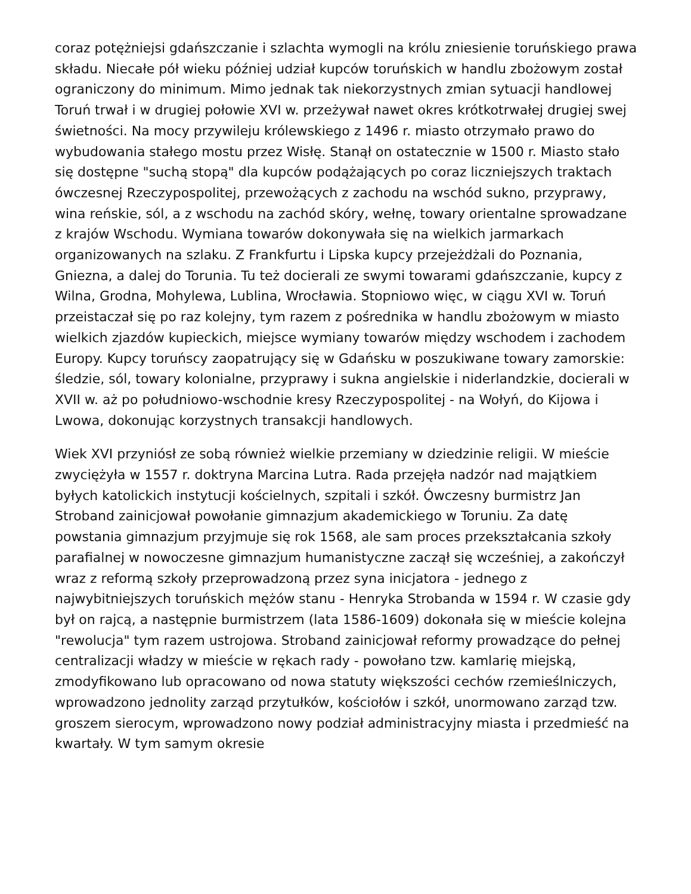coraz potężniejsi gdańszczanie i szlachta wymogli na królu zniesienie toruńskiego prawa składu. Niecałe pół wieku później udział kupców toruńskich w handlu zbożowym został ograniczony do minimum. Mimo jednak tak niekorzystnych zmian sytuacji handlowej Toruń trwał i w drugiej połowie XVI w. przeżywał nawet okres krótkotrwałej drugiej swej świetności. Na mocy przywileju królewskiego z 1496 r. miasto otrzymało prawo do wybudowania stałego mostu przez Wisłę. Stanął on ostatecznie w 1500 r. Miasto stało się dostępne "suchą stopą" dla kupców podążających po coraz liczniejszych traktach ówczesnej Rzeczypospolitej, przewożących z zachodu na wschód sukno, przyprawy, wina reńskie, sól, a z wschodu na zachód skóry, wełnę, towary orientalne sprowadzane z krajów Wschodu. Wymiana towarów dokonywała się na wielkich jarmarkach organizowanych na szlaku. Z Frankfurtu i Lipska kupcy przejeżdżali do Poznania, Gniezna, a dalej do Torunia. Tu też docierali ze swymi towarami gdańszczanie, kupcy z Wilna, Grodna, Mohylewa, Lublina, Wrocławia. Stopniowo więc, w ciągu XVI w. Toruń przeistaczał się po raz kolejny, tym razem z pośrednika w handlu zbożowym w miasto wielkich zjazdów kupieckich, miejsce wymiany towarów między wschodem i zachodem Europy. Kupcy toruńscy zaopatrujący się w Gdańsku w poszukiwane towary zamorskie: śledzie, sól, towary kolonialne, przyprawy i sukna angielskie i niderlandzkie, docierali w XVII w. aż po południowo-wschodnie kresy Rzeczypospolitej - na Wołyń, do Kijowa i Lwowa, dokonując korzystnych transakcji handlowych.
Wiek XVI przyniósł ze sobą również wielkie przemiany w dziedzinie religii. W mieście zwyciężyła w 1557 r. doktryna Marcina Lutra. Rada przejęła nadzór nad majątkiem byłych katolickich instytucji kościelnych, szpitali i szkół. Ówczesny burmistrz Jan Stroband zainicjował powołanie gimnazjum akademickiego w Toruniu. Za datę powstania gimnazjum przyjmuje się rok 1568, ale sam proces przekształcania szkoły parafialnej w nowoczesne gimnazjum humanistyczne zaczął się wcześniej, a zakończył wraz z reformą szkoły przeprowadzoną przez syna inicjatora - jednego z najwybitniejszych toruńskich mężów stanu - Henryka Strobanda w 1594 r. W czasie gdy był on rajcą, a następnie burmistrzem (lata 1586-1609) dokonała się w mieście kolejna "rewolucja" tym razem ustrojowa. Stroband zainicjował reformy prowadzące do pełnej centralizacji władzy w mieście w rękach rady - powołano tzw. kamlarię miejską, zmodyfikowano lub opracowano od nowa statuty większości cechów rzemieślniczych, wprowadzono jednolity zarząd przytułków, kościołów i szkół, unormowano zarząd tzw. groszem sierocym, wprowadzono nowy podział administracyjny miasta i przedmieść na kwartały. W tym samym okresie